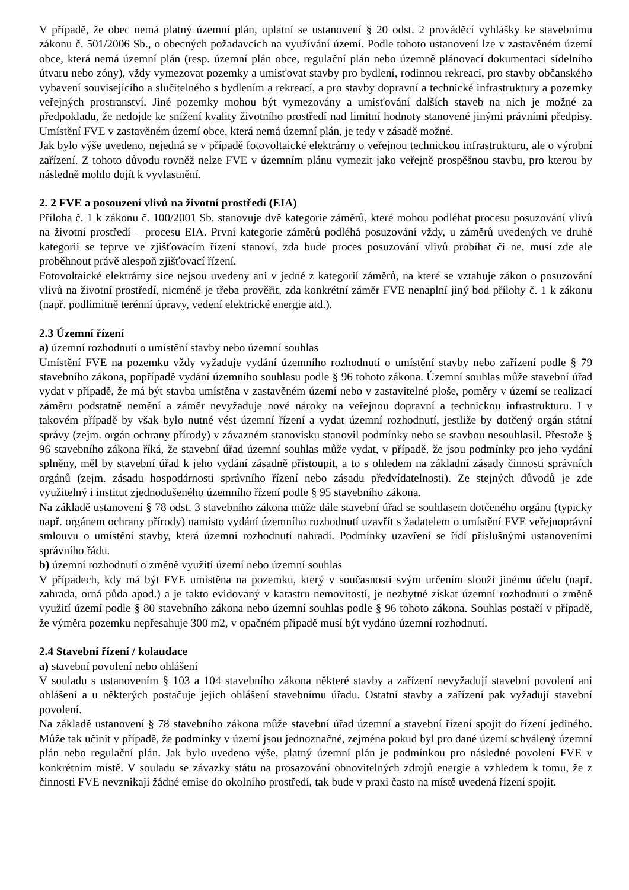V případě, že obec nemá platný územní plán, uplatní se ustanovení § 20 odst. 2 prováděcí vyhlášky ke stavebnímu zákonu č. 501/2006 Sb., o obecných požadavcích na využívání území. Podle tohoto ustanovení lze v zastavěném území obce, která nemá územní plán (resp. územní plán obce, regulační plán nebo územně plánovací dokumentaci sídelního útvaru nebo zóny), vždy vymezovat pozemky a umisťovat stavby pro bydlení, rodinnou rekreaci, pro stavby občanského vybavení souvisejícího a slučitelného s bydlením a rekreací, a pro stavby dopravní a technické infrastruktury a pozemky veřejných prostranství. Jiné pozemky mohou být vymezovány a umisťování dalších staveb na nich je možné za předpokladu, že nedojde ke snížení kvality životního prostředí nad limitní hodnoty stanovené jinými právními předpisy. Umístění FVE v zastavěném území obce, která nemá územní plán, je tedy v zásadě možné.
Jak bylo výše uvedeno, nejedná se v případě fotovoltaické elektrárny o veřejnou technickou infrastrukturu, ale o výrobní zařízení. Z tohoto důvodu rovněž nelze FVE v územním plánu vymezit jako veřejně prospěšnou stavbu, pro kterou by následně mohlo dojít k vyvlastnění.
2. 2 FVE a posouzení vlivů na životní prostředí (EIA)
Příloha č. 1 k zákonu č. 100/2001 Sb. stanovuje dvě kategorie záměrů, které mohou podléhat procesu posuzování vlivů na životní prostředí – procesu EIA. První kategorie záměrů podléhá posuzování vždy, u záměrů uvedených ve druhé kategorii se teprve ve zjišťovacím řízení stanoví, zda bude proces posuzování vlivů probíhat či ne, musí zde ale proběhnout právě alespoň zjišťovací řízení.
Fotovoltaické elektrárny sice nejsou uvedeny ani v jedné z kategorií záměrů, na které se vztahuje zákon o posuzování vlivů na životní prostředí, nicméně je třeba prověřit, zda konkrétní záměr FVE nenaplní jiný bod přílohy č. 1 k zákonu (např. podlimitně terénní úpravy, vedení elektrické energie atd.).
2.3 Územní řízení
a) územní rozhodnutí o umístění stavby nebo územní souhlas
Umístění FVE na pozemku vždy vyžaduje vydání územního rozhodnutí o umístění stavby nebo zařízení podle § 79 stavebního zákona, popřípadě vydání územního souhlasu podle § 96 tohoto zákona. Územní souhlas může stavební úřad vydat v případě, že má být stavba umístěna v zastavěném území nebo v zastavitelné ploše, poměry v území se realizací záměru podstatně nemění a záměr nevyžaduje nové nároky na veřejnou dopravní a technickou infrastrukturu. I v takovém případě by však bylo nutné vést územní řízení a vydat územní rozhodnutí, jestliže by dotčený orgán státní správy (zejm. orgán ochrany přírody) v závazném stanovisku stanovil podmínky nebo se stavbou nesouhlasil. Přestože § 96 stavebního zákona říká, že stavební úřad územní souhlas může vydat, v případě, že jsou podmínky pro jeho vydání splněny, měl by stavební úřad k jeho vydání zásadně přistoupit, a to s ohledem na základní zásady činnosti správních orgánů (zejm. zásadu hospodárnosti správního řízení nebo zásadu předvídatelnosti). Ze stejných důvodů je zde využitelný i institut zjednodušeného územního řízení podle § 95 stavebního zákona.
Na základě ustanovení § 78 odst. 3 stavebního zákona může dále stavební úřad se souhlasem dotčeného orgánu (typicky např. orgánem ochrany přírody) namísto vydání územního rozhodnutí uzavřít s žadatelem o umístění FVE veřejnoprávní smlouvu o umístění stavby, která územní rozhodnutí nahradí. Podmínky uzavření se řídí příslušnými ustanoveními správního řádu.
b) územní rozhodnutí o změně využití území nebo územní souhlas
V případech, kdy má být FVE umístěna na pozemku, který v současnosti svým určením slouží jinému účelu (např. zahrada, orná půda apod.) a je takto evidovaný v katastru nemovitostí, je nezbytné získat územní rozhodnutí o změně využití území podle § 80 stavebního zákona nebo územní souhlas podle § 96 tohoto zákona. Souhlas postačí v případě, že výměra pozemku nepřesahuje 300 m2, v opačném případě musí být vydáno územní rozhodnutí.
2.4 Stavební řízení / kolaudace
a) stavební povolení nebo ohlášení
V souladu s ustanovením § 103 a 104 stavebního zákona některé stavby a zařízení nevyžadují stavební povolení ani ohlášení a u některých postačuje jejich ohlášení stavebnímu úřadu. Ostatní stavby a zařízení pak vyžadují stavební povolení.
Na základě ustanovení § 78 stavebního zákona může stavební úřad územní a stavební řízení spojit do řízení jediného. Může tak učinit v případě, že podmínky v území jsou jednoznačné, zejména pokud byl pro dané území schválený územní plán nebo regulační plán. Jak bylo uvedeno výše, platný územní plán je podmínkou pro následné povolení FVE v konkrétním místě. V souladu se závazky státu na prosazování obnovitelných zdrojů energie a vzhledem k tomu, že z činnosti FVE nevznikají žádné emise do okolního prostředí, tak bude v praxi často na místě uvedená řízení spojit.